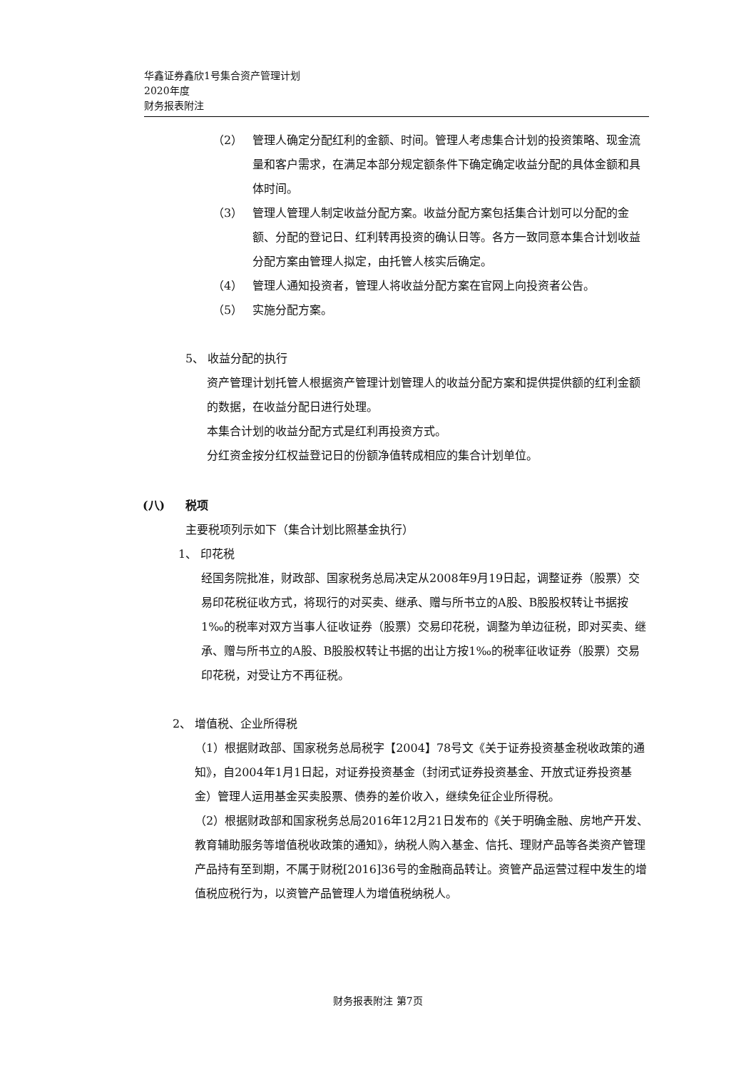华鑫证券鑫欣1号集合资产管理计划
2020年度
财务报表附注
（2） 管理人确定分配红利的金额、时间。管理人考虑集合计划的投资策略、现金流量和客户需求，在满足本部分规定额条件下确定确定收益分配的具体金额和具体时间。
（3） 管理人管理人制定收益分配方案。收益分配方案包括集合计划可以分配的金额、分配的登记日、红利转再投资的确认日等。各方一致同意本集合计划收益分配方案由管理人拟定，由托管人核实后确定。
（4） 管理人通知投资者，管理人将收益分配方案在官网上向投资者公告。
（5） 实施分配方案。
5、 收益分配的执行
资产管理计划托管人根据资产管理计划管理人的收益分配方案和提供提供额的红利金额的数据，在收益分配日进行处理。
本集合计划的收益分配方式是红利再投资方式。
分红资金按分红权益登记日的份额净值转成相应的集合计划单位。
(八) 税项
主要税项列示如下（集合计划比照基金执行）
1、 印花税
经国务院批准，财政部、国家税务总局决定从2008年9月19日起，调整证券（股票）交易印花税征收方式，将现行的对买卖、继承、赠与所书立的A股、B股股权转让书据按1‰的税率对双方当事人征收证券（股票）交易印花税，调整为单边征税，即对买卖、继承、赠与所书立的A股、B股股权转让书据的出让方按1‰的税率征收证券（股票）交易印花税，对受让方不再征税。
2、 增值税、企业所得税
（1）根据财政部、国家税务总局税字【2004】78号文《关于证券投资基金税收政策的通知》，自2004年1月1日起，对证券投资基金（封闭式证券投资基金、开放式证券投资基金）管理人运用基金买卖股票、债券的差价收入，继续免征企业所得税。
（2）根据财政部和国家税务总局2016年12月21日发布的《关于明确金融、房地产开发、教育辅助服务等增值税收政策的通知》，纳税人购入基金、信托、理财产品等各类资产管理产品持有至到期，不属于财税[2016]36号的金融商品转让。资管产品运营过程中发生的增值税应税行为，以资管产品管理人为增值税纳税人。
财务报表附注 第7页